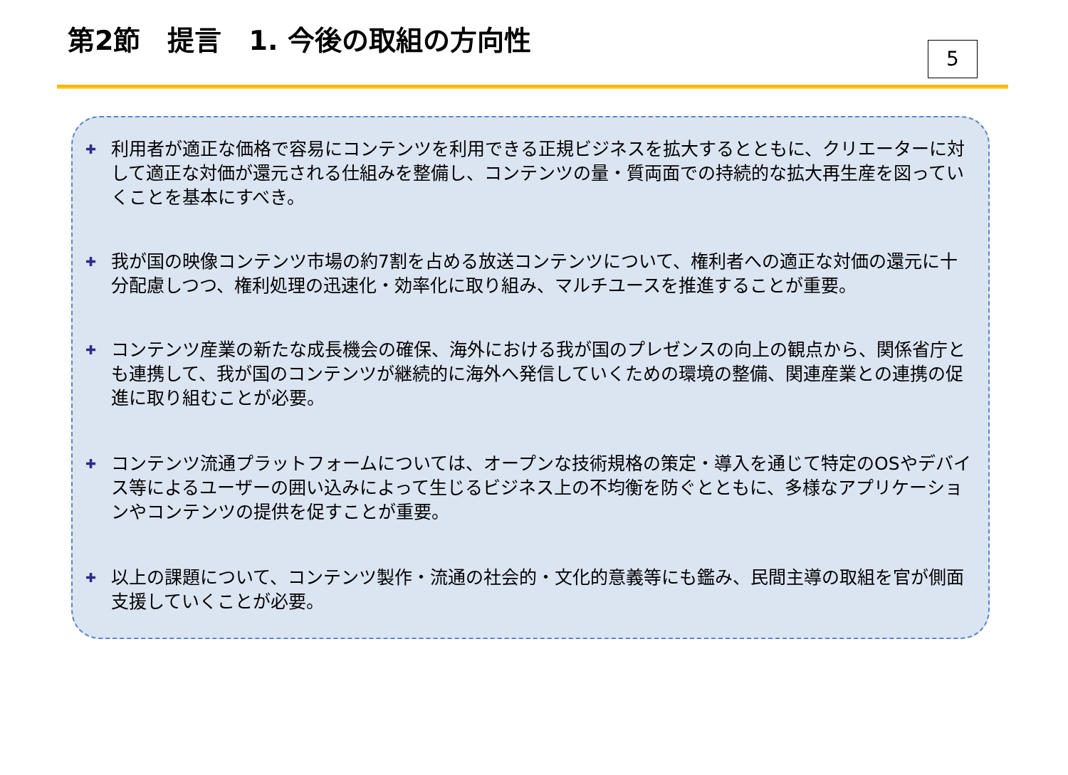第2節　提言　1. 今後の取組の方向性
5
✚
利用者が適正な価格で容易にコンテンツを利用できる正規ビジネスを拡大するとともに、クリエーターに対して適正な対価が還元される仕組みを整備し、コンテンツの量・質両面での持続的な拡大再生産を図っていくことを基本にすべき。
✚
我が国の映像コンテンツ市場の約7割を占める放送コンテンツについて、権利者への適正な対価の還元に十分配慮しつつ、権利処理の迅速化・効率化に取り組み、マルチユースを推進することが重要。
✚
コンテンツ産業の新たな成長機会の確保、海外における我が国のプレゼンスの向上の観点から、関係省庁とも連携して、我が国のコンテンツが継続的に海外へ発信していくための環境の整備、関連産業との連携の促進に取り組むことが必要。
✚
コンテンツ流通プラットフォームについては、オープンな技術規格の策定・導入を通じて特定のOSやデバイス等によるユーザーの囲い込みによって生じるビジネス上の不均衡を防ぐとともに、多様なアプリケーションやコンテンツの提供を促すことが重要。
✚
以上の課題について、コンテンツ製作・流通の社会的・文化的意義等にも鑑み、民間主導の取組を官が側面支援していくことが必要。